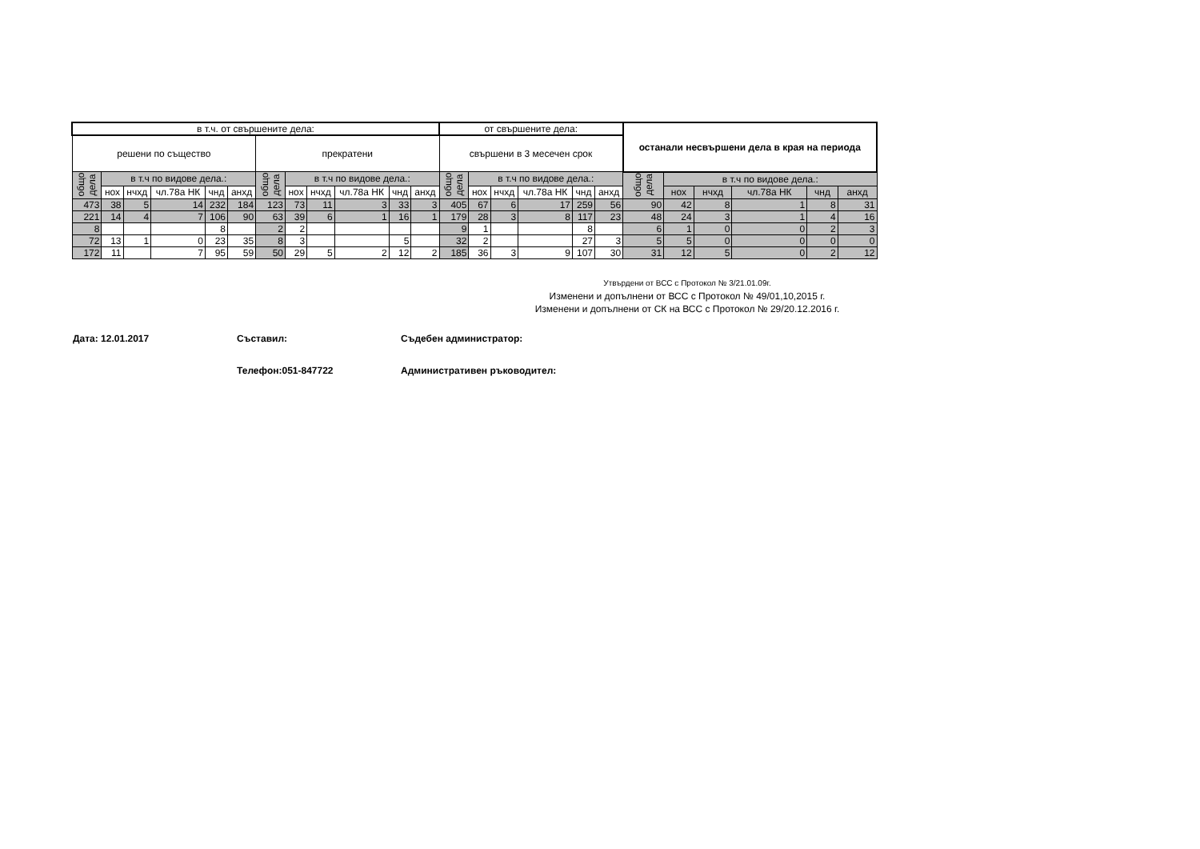| в т.ч. от свършените дела: | | | | | | | | | | | | от свършените дела: | | | | | | останали несвършени дела в края на периода | | | | | |
| --- | --- | --- | --- | --- | --- | --- | --- | --- | --- | --- | --- | --- | --- | --- | --- | --- | --- | --- | --- | --- | --- | --- | --- |
| решени по същество | | | | | | прекратени | | | | | | свършени в 3 месечен срок | | | | | | | | | | | |
| общо дела | в т.ч по видове дела.: | | | | | общо дела | в т.ч по видове дела.: | | | | | общо дела | в т.ч по видове дела.: | | | | | общо дела | в т.ч по видове дела.: | | | | |
| | нох | нчхд | чл.78а НК | чнд | анхд | | нох | нчхд | чл.78а НК | чнд | анхд | | нох | нчхд | чл.78а НК | чнд | анхд | | нох | нчхд | чл.78а НК | чнд | анхд |
| 473 | 38 | 5 | 14 | 232 | 184 | 123 | 73 | 11 | 3 | 33 | 3 | 405 | 67 | 6 | 17 | 259 | 56 | 90 | 42 | 8 | 1 | 8 | 31 |
| 221 | 14 | 4 | 7 | 106 | 90 | 63 | 39 | 6 | 1 | 16 | 1 | 179 | 28 | 3 | 8 | 117 | 23 | 48 | 24 | 3 | 1 | 4 | 16 |
| 8 | | | | 8 | | 2 | 2 | | | | | 9 | 1 | | | 8 | | 6 | 1 | 0 | 0 | 2 | 3 |
| 72 | 13 | 1 | 0 | 23 | 35 | 8 | 3 | | | 5 | | 32 | 2 | | | 27 | 3 | 5 | 5 | 0 | 0 | 0 | 0 |
| 172 | 11 | | 7 | 95 | 59 | 50 | 29 | 5 | 2 | 12 | 2 | 185 | 36 | 3 | 9 | 107 | 30 | 31 | 12 | 5 | 0 | 2 | 12 |
Утвърдени от ВСС с Протокол № 3/21.01.09г.
Изменени и допълнени от ВСС с Протокол № 49/01,10,2015 г.
Изменени и допълнени от СК на ВСС с Протокол № 29/20.12.2016 г.
Дата: 12.01.2017 Съставил: Съдебен администратор:
Телефон:051-847722 Административен ръководител: